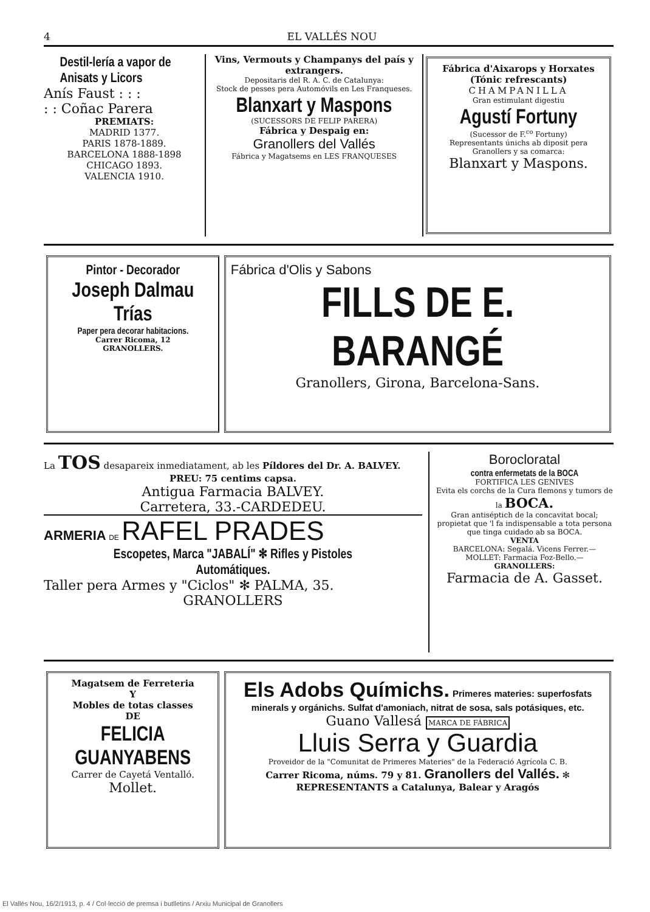4 EL VALLÉS NOU
Destil-lería a vapor de Anisats y Licors
Anís Faust : : :
: : Coñac Parera
PREMIATS:
MADRID 1377.
PARIS 1878-1889.
BARCELONA 1888-1898
CHICAGO 1893.
VALENCIA 1910.
Vins, Vermouts y Champanys del país y extrangers.
Depositaris del R. A. C. de Catalunya:
Stock de pesses pera Automóvils en Les Franqueses.
Blanxart y Maspons
(SUCESSORS DE FELIP PARERA)
Fábrica y Despaig en:
Granollers del Vallés
Fábrica y Magatsems en LES FRANQUESES
Fábrica d'Aixarops y Horxates
(Tónic refrescants)
CHAMPANILLA
Gran estimulant digestiu
Agustí Fortuny
(Sucessor de F.<sup>co</sup> Fortuny)
Representants únichs ab diposit pera Granollers y sa comarca:
Blanxart y Maspons.
Pintor - Decorador
Joseph Dalmau Trías
Paper pera decorar habitacions.
Carrer Ricoma, 12
GRANOLLERS.
Fábrica d'Olis y Sabons
FILLS DE E. BARANGÉ
Granollers, Girona, Barcelona-Sans.
La TOS desapareix inmediatament, ab les Píldores del Dr. A. BALVEY.
PREU: 75 centims capsa.
Antigua Farmacia BALVEY.
Carretera, 33.-CARDEDEU.
ARMERIA DE RAFEL PRADES
Escopetes, Marca "JABALÍ" ✻ Rifles y Pistoles Automátiques.
Taller pera Armes y "Ciclos" ✻ PALMA, 35.
GRANOLLERS
Borocloratal
contra enfermetats de la BOCA
FORTIFICA LES GENIVES
Evita els corchs de la Cura flemons y tumors de la BOCA.
Gran antiséptich de la concavitat bocal; propietat que 'l fa indispensable a tota persona que tinga cuidado ab sa BOCA.
VENTA
BARCELONA: Segalá. Vicens Ferrer.—MOLLET: Farmacia Foz-Bello.—GRANOLLERS:
Farmacia de A. Gasset.
Magatsem de Ferreteria
Y
Mobles de totas classes
DE
FELICIA GUANYABENS
Carrer de Cayetá Ventalló.
Mollet.
Els Adobs Químichs. Primeres materies: superfosfats minerals y orgánichs. Sulfat d'amoniach, nitrat de sosa, sals potásiques, etc.
Guano Vallesá MARCA DE FÁBRICA
Lluis Serra y Guardia
Proveidor de la "Comunitat de Primeres Materies" de la Federació Agrícola C. B.
Carrer Ricoma, núms. 79 y 81. Granollers del Vallés. ✻ REPRESENTANTS a Catalunya, Balear y Aragós
El Vallès Nou, 16/2/1913, p. 4 / Col·lecció de premsa i butlletins / Arxiu Municipal de Granollers